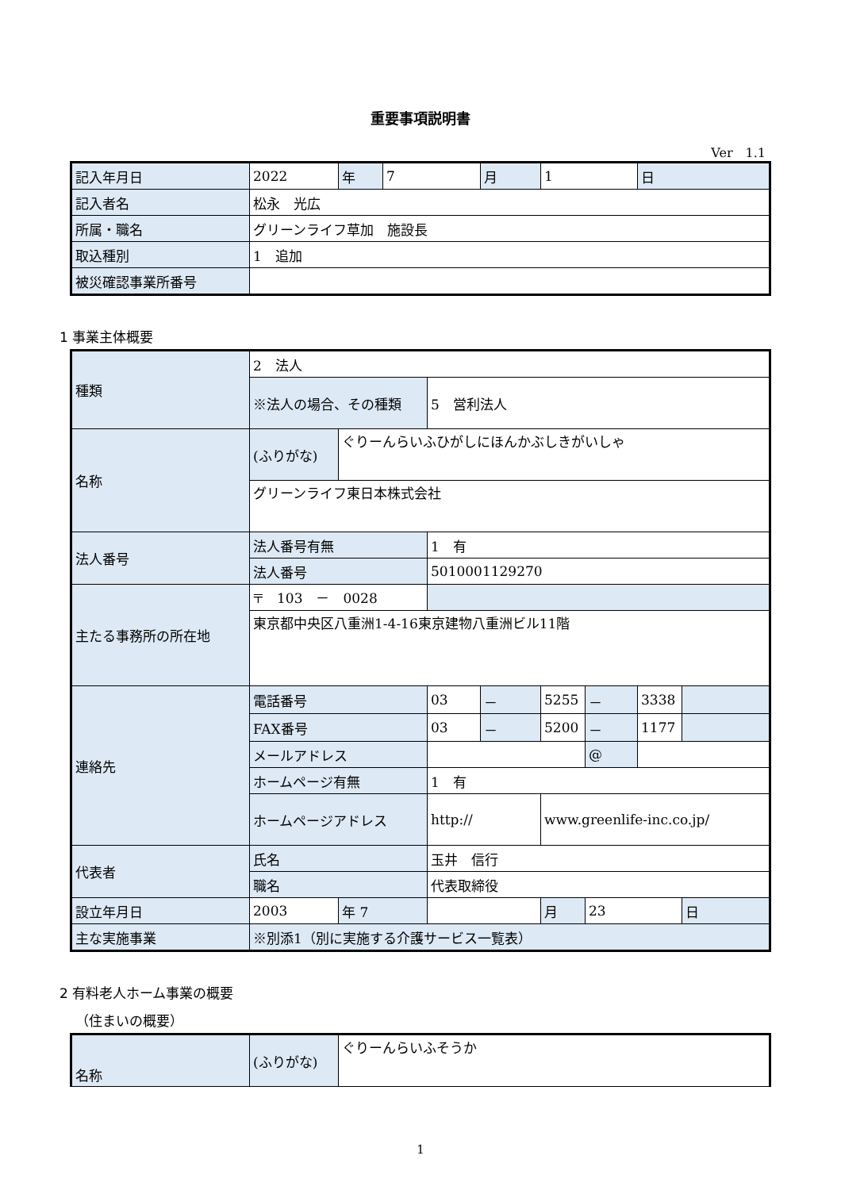重要事項説明書
Ver　1.1
| 記入年月日 | 2022 | 年 | 7 | 月 | 1 | 日 |
| 記入者名 | 松永 光広 | | | | | |
| 所属・職名 | グリーンライフ草加 施設長 | | | | | |
| 取込種別 | 1 追加 | | | | | |
| 被災確認事業所番号 | | | | | | |
1 事業主体概要
| 種類 | 2 法人 | | | | | | | |
| | ※法人の場合、その種類 | | 5 営利法人 | | | | | |
| 名称 | (ふりがな) | ぐりーんらいふひがしにほんかぶしきがいしゃ | | | | | | |
| | グリーンライフ東日本株式会社 | | | | | | | |
| 法人番号 | 法人番号有無 | | 1 有 | | | | | |
| | 法人番号 | | 5010001129270 | | | | | |
| 主たる事務所の所在地 | 〒 103 － 0028 | | | | | | | |
| | 東京都中央区八重洲1-4-16東京建物八重洲ビル11階 | | | | | | | |
| 連絡先 | 電話番号 | | 03 | － | 5255 | － | 3338 | |
| | FAX番号 | | 03 | － | 5200 | － | 1177 | |
| | メールアドレス | | | | | @ | | |
| | ホームページ有無 | | 1 有 | | | | | |
| | ホームページアドレス | | http:// | | www.greenlife-inc.co.jp/ | | | |
| 代表者 | 氏名 | | 玉井 信行 | | | | | |
| | 職名 | | 代表取締役 | | | | | |
| 設立年月日 | 2003 | 年 7 | | | 月 | 23 | | 日 |
| 主な実施事業 | ※別添1（別に実施する介護サービス一覧表） | | | | | | | |
2 有料老人ホーム事業の概要
（住まいの概要）
| 名称 | (ふりがな) | ぐりーんらいふそうか |
1